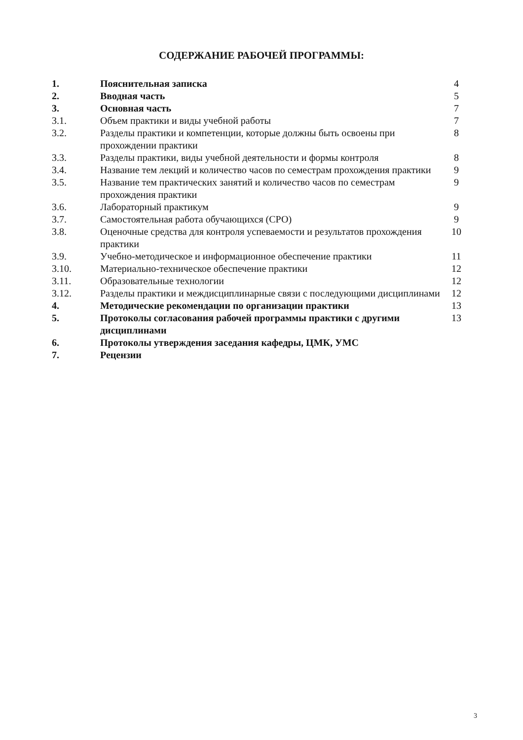СОДЕРЖАНИЕ РАБОЧЕЙ ПРОГРАММЫ:
| 1. | Пояснительная записка | 4 |
| 2. | Вводная часть | 5 |
| 3. | Основная часть | 7 |
| 3.1. | Объем практики и виды учебной работы | 7 |
| 3.2. | Разделы практики и компетенции, которые должны быть освоены при прохождении практики | 8 |
| 3.3. | Разделы практики, виды учебной деятельности и формы контроля | 8 |
| 3.4. | Название тем лекций и количество часов по семестрам прохождения практики | 9 |
| 3.5. | Название тем практических занятий и количество часов по семестрам прохождения практики | 9 |
| 3.6. | Лабораторный практикум | 9 |
| 3.7. | Самостоятельная работа обучающихся (СРО) | 9 |
| 3.8. | Оценочные средства для контроля успеваемости и результатов прохождения практики | 10 |
| 3.9. | Учебно-методическое и информационное обеспечение практики | 11 |
| 3.10. | Материально-техническое обеспечение практики | 12 |
| 3.11. | Образовательные технологии | 12 |
| 3.12. | Разделы практики и междисциплинарные связи с последующими дисциплинами | 12 |
| 4. | Методические рекомендации по организации практики | 13 |
| 5. | Протоколы согласования рабочей программы практики с другими дисциплинами | 13 |
| 6. | Протоколы утверждения заседания кафедры, ЦМК, УМС | |
| 7. | Рецензии | |
3